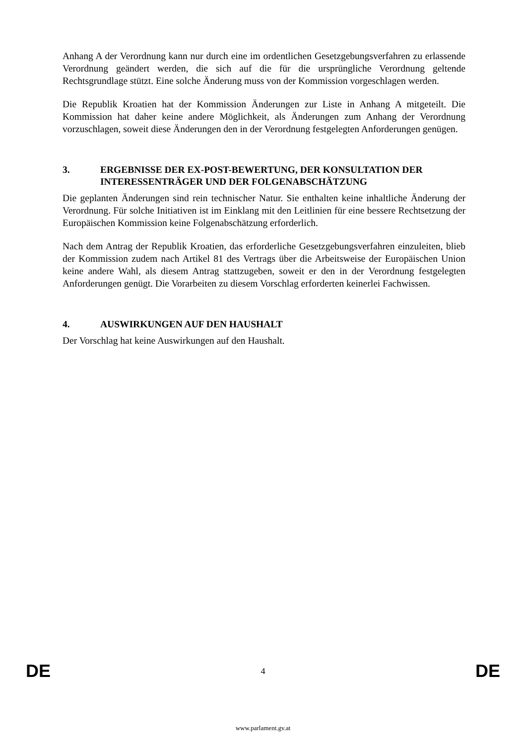Anhang A der Verordnung kann nur durch eine im ordentlichen Gesetzgebungsverfahren zu erlassende Verordnung geändert werden, die sich auf die für die ursprüngliche Verordnung geltende Rechtsgrundlage stützt. Eine solche Änderung muss von der Kommission vorgeschlagen werden.
Die Republik Kroatien hat der Kommission Änderungen zur Liste in Anhang A mitgeteilt. Die Kommission hat daher keine andere Möglichkeit, als Änderungen zum Anhang der Verordnung vorzuschlagen, soweit diese Änderungen den in der Verordnung festgelegten Anforderungen genügen.
3. ERGEBNISSE DER EX-POST-BEWERTUNG, DER KONSULTATION DER INTERESSENTRÄGER UND DER FOLGENABSCHÄTZUNG
Die geplanten Änderungen sind rein technischer Natur. Sie enthalten keine inhaltliche Änderung der Verordnung. Für solche Initiativen ist im Einklang mit den Leitlinien für eine bessere Rechtsetzung der Europäischen Kommission keine Folgenabschätzung erforderlich.
Nach dem Antrag der Republik Kroatien, das erforderliche Gesetzgebungsverfahren einzuleiten, blieb der Kommission zudem nach Artikel 81 des Vertrags über die Arbeitsweise der Europäischen Union keine andere Wahl, als diesem Antrag stattzugeben, soweit er den in der Verordnung festgelegten Anforderungen genügt. Die Vorarbeiten zu diesem Vorschlag erforderten keinerlei Fachwissen.
4. AUSWIRKUNGEN AUF DEN HAUSHALT
Der Vorschlag hat keine Auswirkungen auf den Haushalt.
DE 4 DE
www.parlament.gv.at